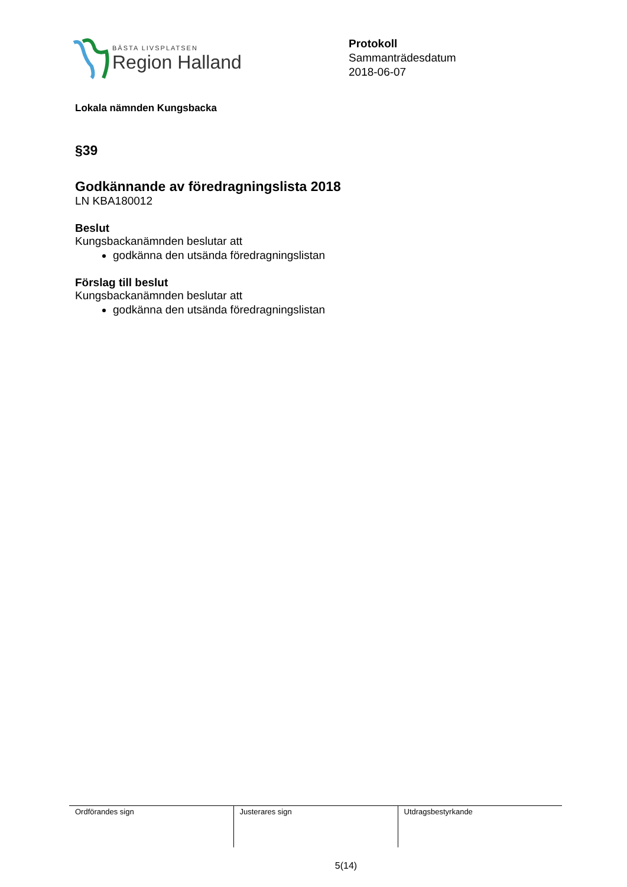BÄSTA LIVSPLATSEN
Region Halland
Protokoll
Sammanträdesdatum
2018-06-07
Lokala nämnden Kungsbacka
§39
Godkännande av föredragningslista 2018
LN KBA180012
Beslut
Kungsbackanämnden beslutar att
godkänna den utsända föredragningslistan
Förslag till beslut
Kungsbackanämnden beslutar att
godkänna den utsända föredragningslistan
| Ordförandes sign | Justerares sign | Utdragsbestyrkande |
5(14)